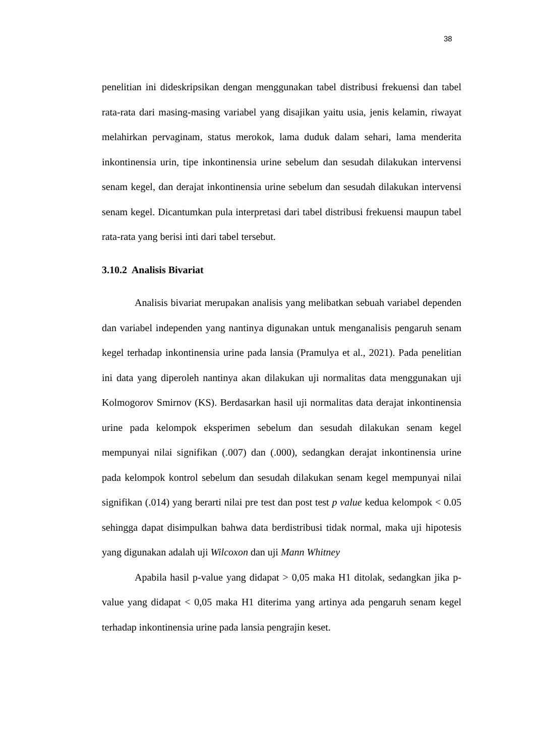38
penelitian ini dideskripsikan dengan menggunakan tabel distribusi frekuensi dan tabel rata-rata dari masing-masing variabel yang disajikan yaitu usia, jenis kelamin, riwayat melahirkan pervaginam, status merokok, lama duduk dalam sehari, lama menderita inkontinensia urin, tipe inkontinensia urine sebelum dan sesudah dilakukan intervensi senam kegel, dan derajat inkontinensia urine sebelum dan sesudah dilakukan intervensi senam kegel. Dicantumkan pula interpretasi dari tabel distribusi frekuensi maupun tabel rata-rata yang berisi inti dari tabel tersebut.
3.10.2 Analisis Bivariat
Analisis bivariat merupakan analisis yang melibatkan sebuah variabel dependen dan variabel independen yang nantinya digunakan untuk menganalisis pengaruh senam kegel terhadap inkontinensia urine pada lansia (Pramulya et al., 2021). Pada penelitian ini data yang diperoleh nantinya akan dilakukan uji normalitas data menggunakan uji Kolmogorov Smirnov (KS). Berdasarkan hasil uji normalitas data derajat inkontinensia urine pada kelompok eksperimen sebelum dan sesudah dilakukan senam kegel mempunyai nilai signifikan (.007) dan (.000), sedangkan derajat inkontinensia urine pada kelompok kontrol sebelum dan sesudah dilakukan senam kegel mempunyai nilai signifikan (.014) yang berarti nilai pre test dan post test p value kedua kelompok < 0.05 sehingga dapat disimpulkan bahwa data berdistribusi tidak normal, maka uji hipotesis yang digunakan adalah uji Wilcoxon dan uji Mann Whitney
Apabila hasil p-value yang didapat > 0,05 maka H1 ditolak, sedangkan jika p-value yang didapat < 0,05 maka H1 diterima yang artinya ada pengaruh senam kegel terhadap inkontinensia urine pada lansia pengrajin keset.